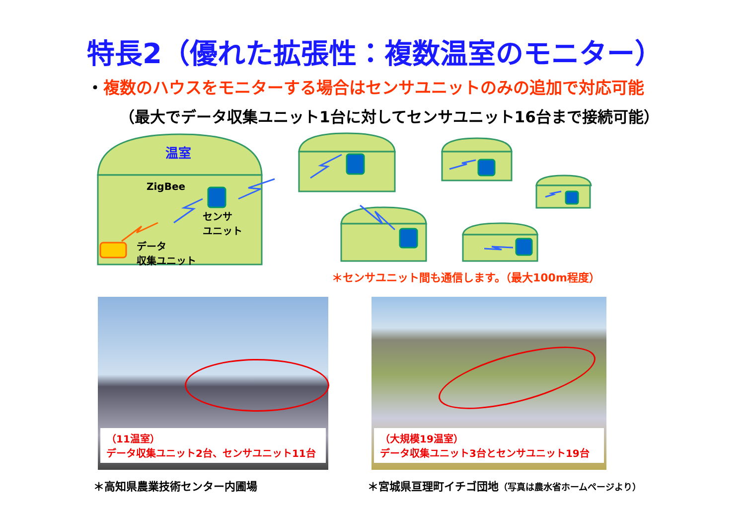特長2（優れた拡張性：複数温室のモニター）
・複数のハウスをモニターする場合はセンサユニットのみの追加で対応可能
（最大でデータ収集ユニット1台に対してセンサユニット16台まで接続可能）
温室
ZigBee
センサ
ユニット
データ
収集ユニット
＊センサユニット間も通信します。（最大100m程度）
（11温室）
データ収集ユニット2台、センサユニット11台
（大規模19温室）
データ収集ユニット3台とセンサユニット19台
＊高知県農業技術センター内圃場
＊宮城県亘理町イチゴ団地（写真は農水省ホームページより）